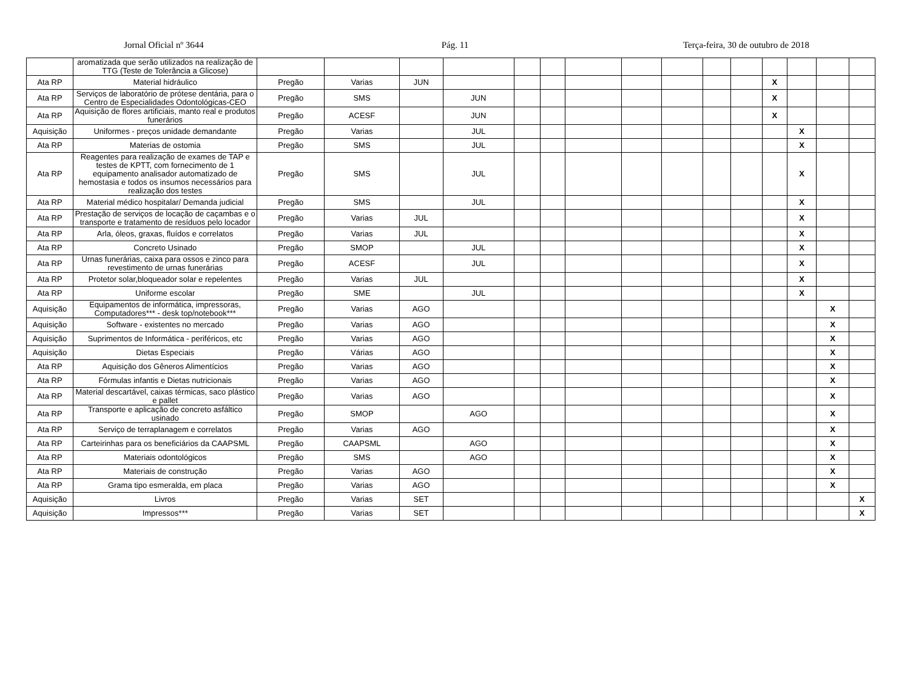Jornal Oficial nº 3644 Pág. 11 Terça-feira, 30 de outubro de 2018
| | aromatizada que serão utilizados na realização de TTG (Teste de Tolerância a Glicose) | | | | | | | | | | | | | | | |
| Ata RP | Material hidráulico | Pregão | Varias | JUN | | | | | | | | | X | | | |
| Ata RP | Serviços de laboratório de prótese dentária, para o Centro de Especialidades Odontológicas-CEO | Pregão | SMS | | JUN | | | | | | | | X | | | |
| Ata RP | Aquisição de flores artificiais, manto real e produtos funerários | Pregão | ACESF | | JUN | | | | | | | | X | | | |
| Aquisição | Uniformes - preços unidade demandante | Pregão | Varias | | JUL | | | | | | | | | X | | |
| Ata RP | Materias de ostomia | Pregão | SMS | | JUL | | | | | | | | | X | | |
| Ata RP | Reagentes para realização de exames de TAP e testes de KPTT, com fornecimento de 1 equipamento analisador automatizado de hemostasia e todos os insumos necessários para realização dos testes | Pregão | SMS | | JUL | | | | | | | | | X | | |
| Ata RP | Material médico hospitalar/ Demanda judicial | Pregão | SMS | | JUL | | | | | | | | | X | | |
| Ata RP | Prestação de serviços de locação de caçambas e o transporte e tratamento de resíduos pelo locador | Pregão | Varias | JUL | | | | | | | | | | X | | |
| Ata RP | Arla, óleos, graxas, fluídos e correlatos | Pregão | Varias | JUL | | | | | | | | | | X | | |
| Ata RP | Concreto Usinado | Pregão | SMOP | | JUL | | | | | | | | | X | | |
| Ata RP | Urnas funerárias, caixa para ossos e zinco para revestimento de urnas funerárias | Pregão | ACESF | | JUL | | | | | | | | | X | | |
| Ata RP | Protetor solar,bloqueador solar e repelentes | Pregão | Varias | JUL | | | | | | | | | | X | | |
| Ata RP | Uniforme escolar | Pregão | SME | | JUL | | | | | | | | | X | | |
| Aquisição | Equipamentos de informática, impressoras, Computadores*** - desk top/notebook*** | Pregão | Varias | AGO | | | | | | | | | | | X | |
| Aquisição | Software - existentes no mercado | Pregão | Varias | AGO | | | | | | | | | | | X | |
| Aquisição | Suprimentos de Informática - periféricos, etc | Pregão | Varias | AGO | | | | | | | | | | | X | |
| Aquisição | Dietas Especiais | Pregão | Várias | AGO | | | | | | | | | | | X | |
| Ata RP | Aquisição dos Gêneros Alimentícios | Pregão | Varias | AGO | | | | | | | | | | | X | |
| Ata RP | Fórmulas infantis e Dietas nutricionais | Pregão | Varias | AGO | | | | | | | | | | | X | |
| Ata RP | Material descartável, caixas térmicas, saco plástico e pallet | Pregão | Varias | AGO | | | | | | | | | | | X | |
| Ata RP | Transporte e aplicação de concreto asfáltico usinado | Pregão | SMOP | | AGO | | | | | | | | | | X | |
| Ata RP | Serviço de terraplanagem e correlatos | Pregão | Varias | AGO | | | | | | | | | | | X | |
| Ata RP | Carteirinhas para os beneficiários da CAAPSML | Pregão | CAAPSML | | AGO | | | | | | | | | | X | |
| Ata RP | Materiais odontológicos | Pregão | SMS | | AGO | | | | | | | | | | X | |
| Ata RP | Materiais de construção | Pregão | Varias | AGO | | | | | | | | | | | X | |
| Ata RP | Grama tipo esmeralda, em placa | Pregão | Varias | AGO | | | | | | | | | | | X | |
| Aquisição | Livros | Pregão | Varias | SET | | | | | | | | | | | | X |
| Aquisição | Impressos*** | Pregão | Varias | SET | | | | | | | | | | | | X |